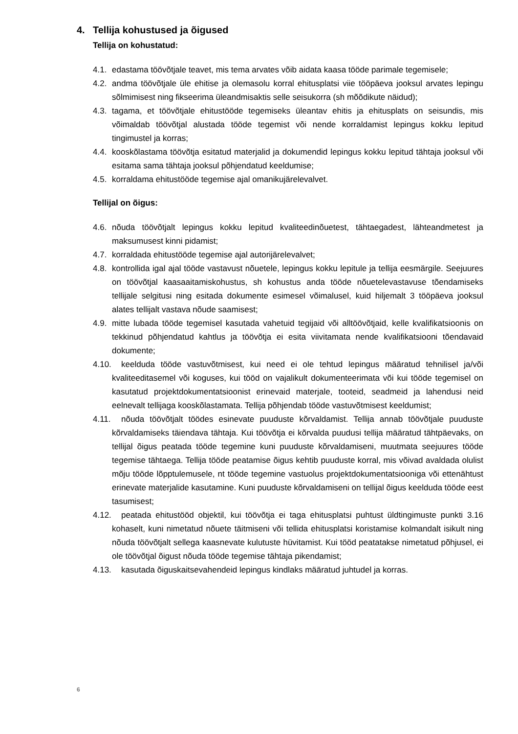4. Tellija kohustused ja õigused
Tellija on kohustatud:
4.1.
edastama töövõtjale teavet, mis tema arvates võib aidata kaasa tööde parimale tegemisele;
4.2.
andma töövõtjale üle ehitise ja olemasolu korral ehitusplatsi viie tööpäeva jooksul arvates lepingu sõlmimisest ning fikseerima üleandmisaktis selle seisukorra (sh mõõdikute näidud);
4.3.
tagama, et töövõtjale ehitustööde tegemiseks üleantav ehitis ja ehitusplats on seisundis, mis võimaldab töövõtjal alustada tööde tegemist või nende korraldamist lepingus kokku lepitud tingimustel ja korras;
4.4.
kooskõlastama töövõtja esitatud materjalid ja dokumendid lepingus kokku lepitud tähtaja jooksul või esitama sama tähtaja jooksul põhjendatud keeldumise;
4.5.
korraldama ehitustööde tegemise ajal omanikujärelevalvet.
Tellijal on õigus:
4.6.
nõuda töövõtjalt lepingus kokku lepitud kvaliteedinõuetest, tähtaegadest, lähteandmetest ja maksumusest kinni pidamist;
4.7.
korraldada ehitustööde tegemise ajal autorijärelevalvet;
4.8.
kontrollida igal ajal tööde vastavust nõuetele, lepingus kokku lepitule ja tellija eesmärgile. Seejuures on töövõtjal kaasaaitamiskohustus, sh kohustus anda tööde nõuetelevastavuse tõendamiseks tellijale selgitusi ning esitada dokumente esimesel võimalusel, kuid hiljemalt 3 tööpäeva jooksul alates tellijalt vastava nõude saamisest;
4.9.
mitte lubada tööde tegemisel kasutada vahetuid tegijaid või alltöövõtjaid, kelle kvalifikatsioonis on tekkinud põhjendatud kahtlus ja töövõtja ei esita viivitamata nende kvalifikatsiooni tõendavaid dokumente;
4.10. keelduda tööde vastuvõtmisest, kui need ei ole tehtud lepingus määratud tehnilisel ja/või kvaliteeditasemel või koguses, kui tööd on vajalikult dokumenteerimata või kui tööde tegemisel on kasutatud projektdokumentatsioonist erinevaid materjale, tooteid, seadmeid ja lahendusi neid eelnevalt tellijaga kooskõlastamata. Tellija põhjendab tööde vastuvõtmisest keeldumist;
4.11. nõuda töövõtjalt töödes esinevate puuduste kõrvaldamist. Tellija annab töövõtjale puuduste kõrvaldamiseks täiendava tähtaja. Kui töövõtja ei kõrvalda puudusi tellija määratud tähtpäevaks, on tellijal õigus peatada tööde tegemine kuni puuduste kõrvaldamiseni, muutmata seejuures tööde tegemise tähtaega. Tellija tööde peatamise õigus kehtib puuduste korral, mis võivad avaldada olulist mõju tööde lõpptulemusele, nt tööde tegemine vastuolus projektdokumentatsiooniga või ettenähtust erinevate materjalide kasutamine. Kuni puuduste kõrvaldamiseni on tellijal õigus keelduda tööde eest tasumisest;
4.12. peatada ehitustööd objektil, kui töövõtja ei taga ehitusplatsi puhtust üldtingimuste punkti 3.16 kohaselt, kuni nimetatud nõuete täitmiseni või tellida ehitusplatsi koristamise kolmandalt isikult ning nõuda töövõtjalt sellega kaasnevate kulutuste hüvitamist. Kui tööd peatatakse nimetatud põhjusel, ei ole töövõtjal õigust nõuda tööde tegemise tähtaja pikendamist;
4.13. kasutada õiguskaitsevahendeid lepingus kindlaks määratud juhtudel ja korras.
6